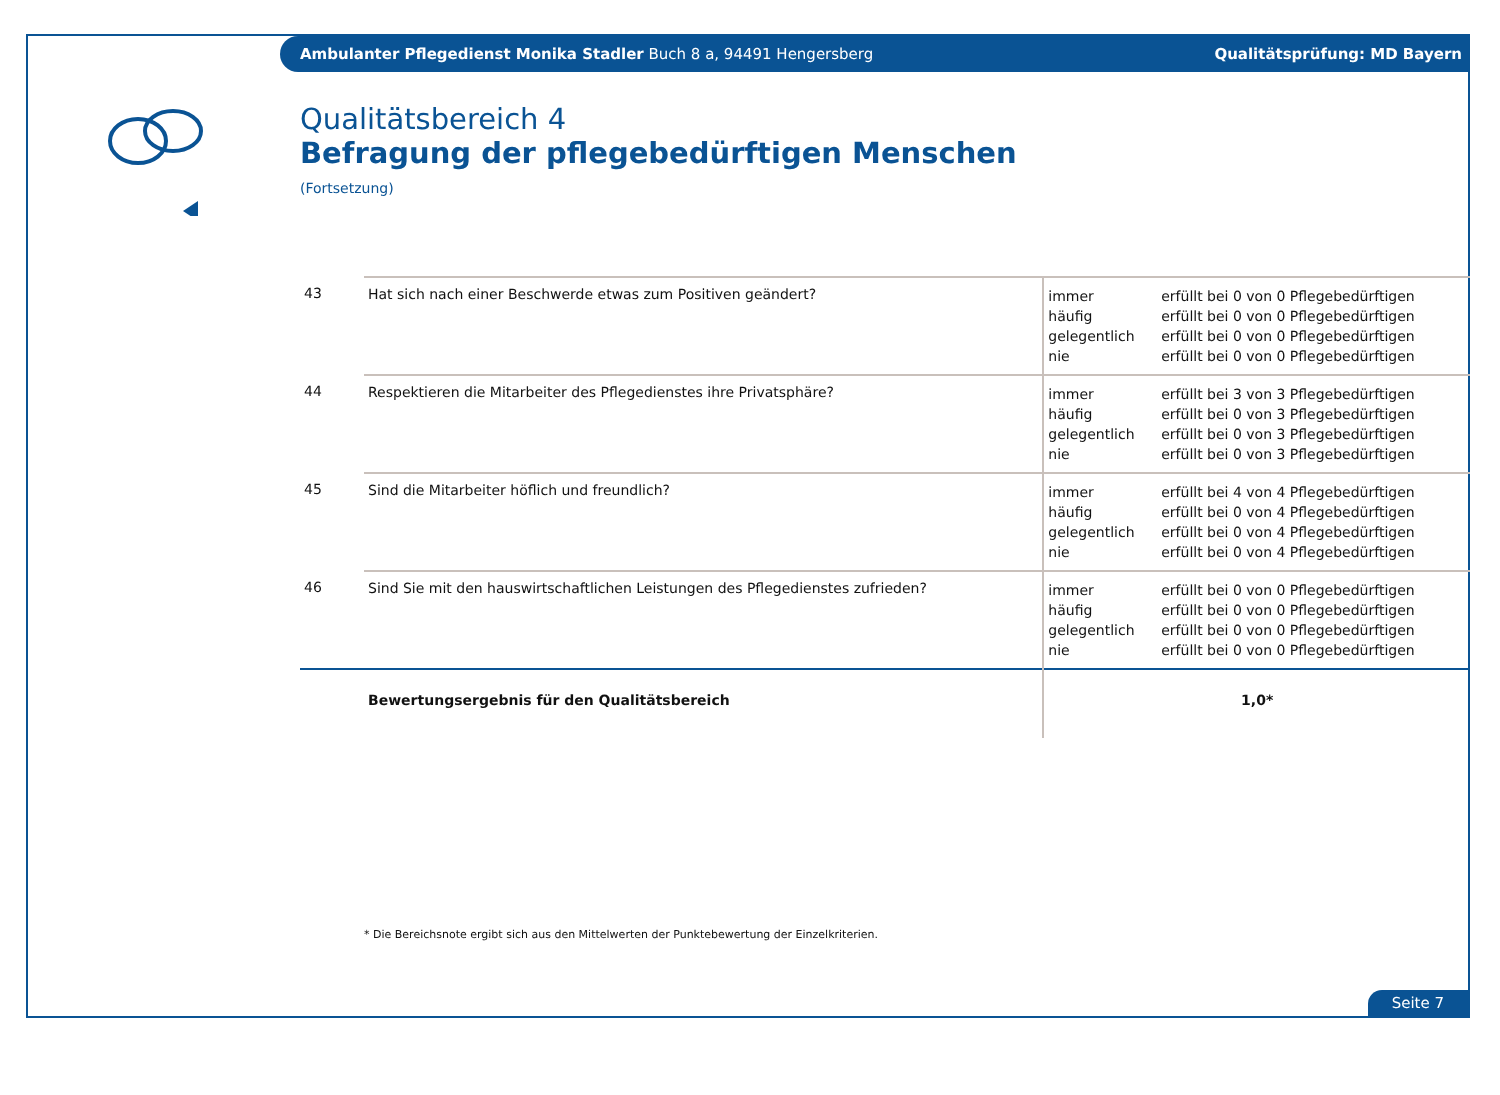Ambulanter Pflegedienst Monika Stadler Buch 8 a, 94491 Hengersberg Qualitätsprüfung: MD Bayern
Qualitätsbereich 4
Befragung der pflegebedürftigen Menschen
(Fortsetzung)
| 43 | Hat sich nach einer Beschwerde etwas zum Positiven geändert? | immer häufig gelegentlich nie | erfüllt bei 0 von 0 Pflegebedürftigen erfüllt bei 0 von 0 Pflegebedürftigen erfüllt bei 0 von 0 Pflegebedürftigen erfüllt bei 0 von 0 Pflegebedürftigen |
| 44 | Respektieren die Mitarbeiter des Pflegedienstes ihre Privatsphäre? | immer häufig gelegentlich nie | erfüllt bei 3 von 3 Pflegebedürftigen erfüllt bei 0 von 3 Pflegebedürftigen erfüllt bei 0 von 3 Pflegebedürftigen erfüllt bei 0 von 3 Pflegebedürftigen |
| 45 | Sind die Mitarbeiter höflich und freundlich? | immer häufig gelegentlich nie | erfüllt bei 4 von 4 Pflegebedürftigen erfüllt bei 0 von 4 Pflegebedürftigen erfüllt bei 0 von 4 Pflegebedürftigen erfüllt bei 0 von 4 Pflegebedürftigen |
| 46 | Sind Sie mit den hauswirtschaftlichen Leistungen des Pflegedienstes zufrieden? | immer häufig gelegentlich nie | erfüllt bei 0 von 0 Pflegebedürftigen erfüllt bei 0 von 0 Pflegebedürftigen erfüllt bei 0 von 0 Pflegebedürftigen erfüllt bei 0 von 0 Pflegebedürftigen |
| | Bewertungsergebnis für den Qualitätsbereich | 1,0* | |
* Die Bereichsnote ergibt sich aus den Mittelwerten der Punktebewertung der Einzelkriterien.
Seite 7